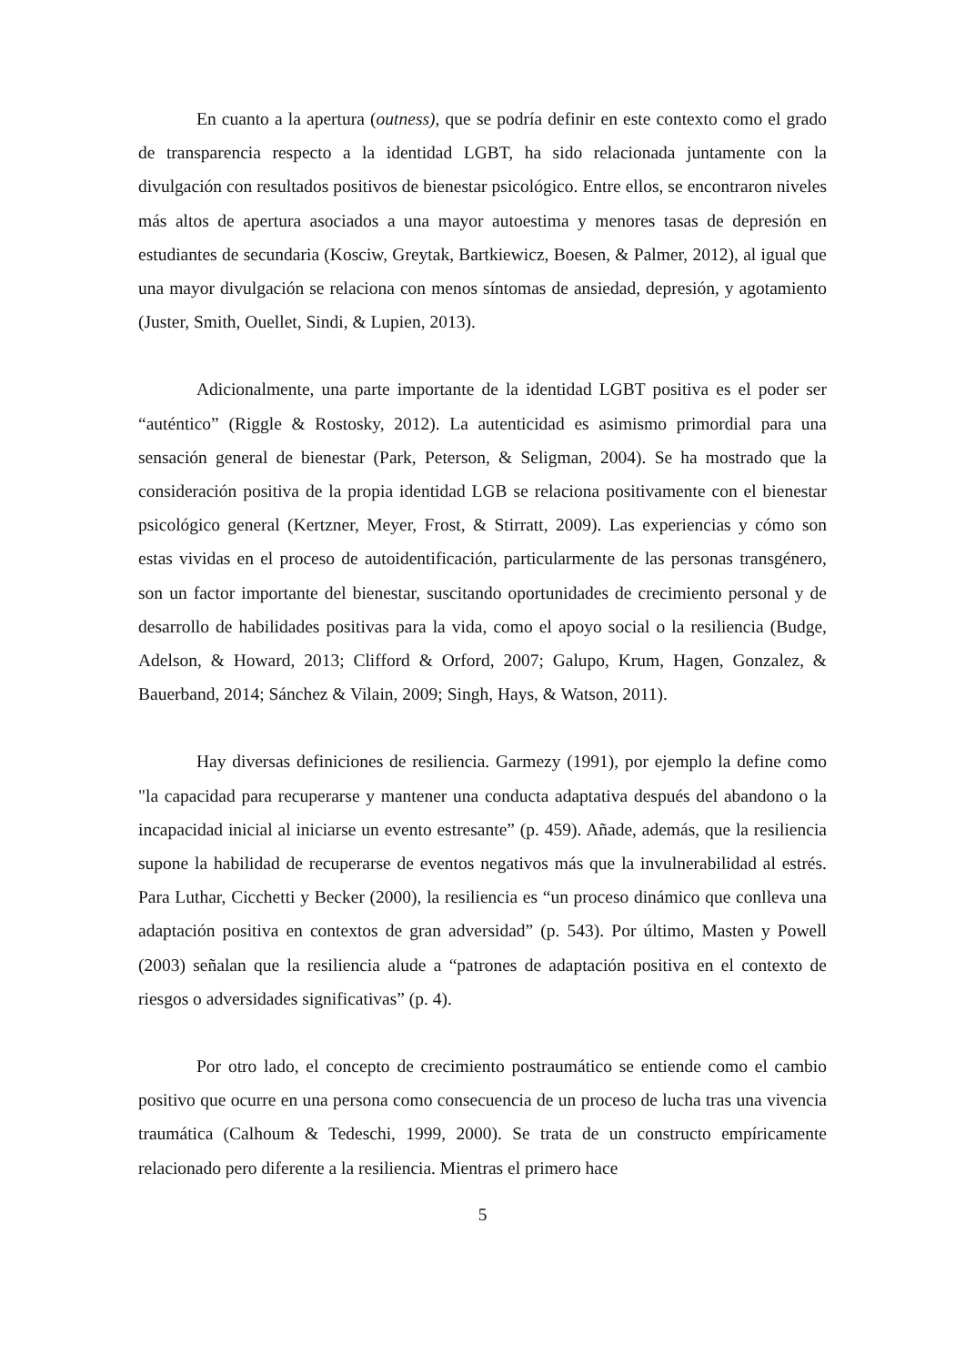En cuanto a la apertura (outness), que se podría definir en este contexto como el grado de transparencia respecto a la identidad LGBT, ha sido relacionada juntamente con la divulgación con resultados positivos de bienestar psicológico. Entre ellos, se encontraron niveles más altos de apertura asociados a una mayor autoestima y menores tasas de depresión en estudiantes de secundaria (Kosciw, Greytak, Bartkiewicz, Boesen, & Palmer, 2012), al igual que una mayor divulgación se relaciona con menos síntomas de ansiedad, depresión, y agotamiento (Juster, Smith, Ouellet, Sindi, & Lupien, 2013).
Adicionalmente, una parte importante de la identidad LGBT positiva es el poder ser “auténtico” (Riggle & Rostosky, 2012). La autenticidad es asimismo primordial para una sensación general de bienestar (Park, Peterson, & Seligman, 2004). Se ha mostrado que la consideración positiva de la propia identidad LGB se relaciona positivamente con el bienestar psicológico general (Kertzner, Meyer, Frost, & Stirratt, 2009). Las experiencias y cómo son estas vividas en el proceso de autoidentificación, particularmente de las personas transgénero, son un factor importante del bienestar, suscitando oportunidades de crecimiento personal y de desarrollo de habilidades positivas para la vida, como el apoyo social o la resiliencia (Budge, Adelson, & Howard, 2013; Clifford & Orford, 2007; Galupo, Krum, Hagen, Gonzalez, & Bauerband, 2014; Sánchez & Vilain, 2009; Singh, Hays, & Watson, 2011).
Hay diversas definiciones de resiliencia. Garmezy (1991), por ejemplo la define como "la capacidad para recuperarse y mantener una conducta adaptativa después del abandono o la incapacidad inicial al iniciarse un evento estresante” (p. 459). Añade, además, que la resiliencia supone la habilidad de recuperarse de eventos negativos más que la invulnerabilidad al estrés. Para Luthar, Cicchetti y Becker (2000), la resiliencia es “un proceso dinámico que conlleva una adaptación positiva en contextos de gran adversidad” (p. 543). Por último, Masten y Powell (2003) señalan que la resiliencia alude a “patrones de adaptación positiva en el contexto de riesgos o adversidades significativas” (p. 4).
Por otro lado, el concepto de crecimiento postraumático se entiende como el cambio positivo que ocurre en una persona como consecuencia de un proceso de lucha tras una vivencia traumática (Calhoum & Tedeschi, 1999, 2000). Se trata de un constructo empíricamente relacionado pero diferente a la resiliencia. Mientras el primero hace
5